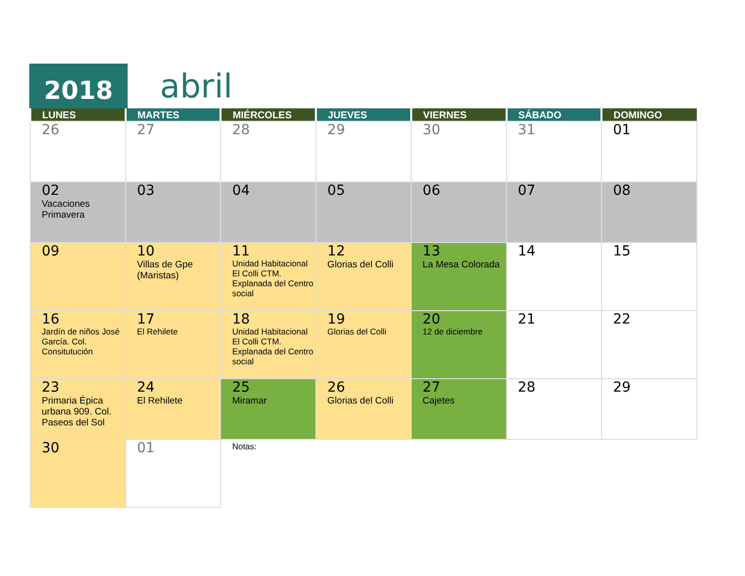2018 abril
| LUNES | MARTES | MIÉRCOLES | JUEVES | VIERNES | SÁBADO | DOMINGO |
| --- | --- | --- | --- | --- | --- | --- |
| 26 | 27 | 28 | 29 | 30 | 31 | 01 |
| 02 Vacaciones Primavera | 03 | 04 | 05 | 06 | 07 | 08 |
| 09 | 10 Villas de Gpe (Maristas) | 11 Unidad Habitacional El Colli CTM. Explanada del Centro social | 12 Glorias del Colli | 13 La Mesa Colorada | 14 | 15 |
| 16 Jardín de niños José García. Col. Consitutución | 17 El Rehilete | 18 Unidad Habitacional El Colli CTM. Explanada del Centro social | 19 Glorias del Colli | 20 12 de diciembre | 21 | 22 |
| 23 Primaria Épica urbana 909. Col. Paseos del Sol | 24 El Rehilete | 25 Miramar | 26 Glorias del Colli | 27 Cajetes | 28 | 29 |
| 30 | 01 | Notas: | | | | |